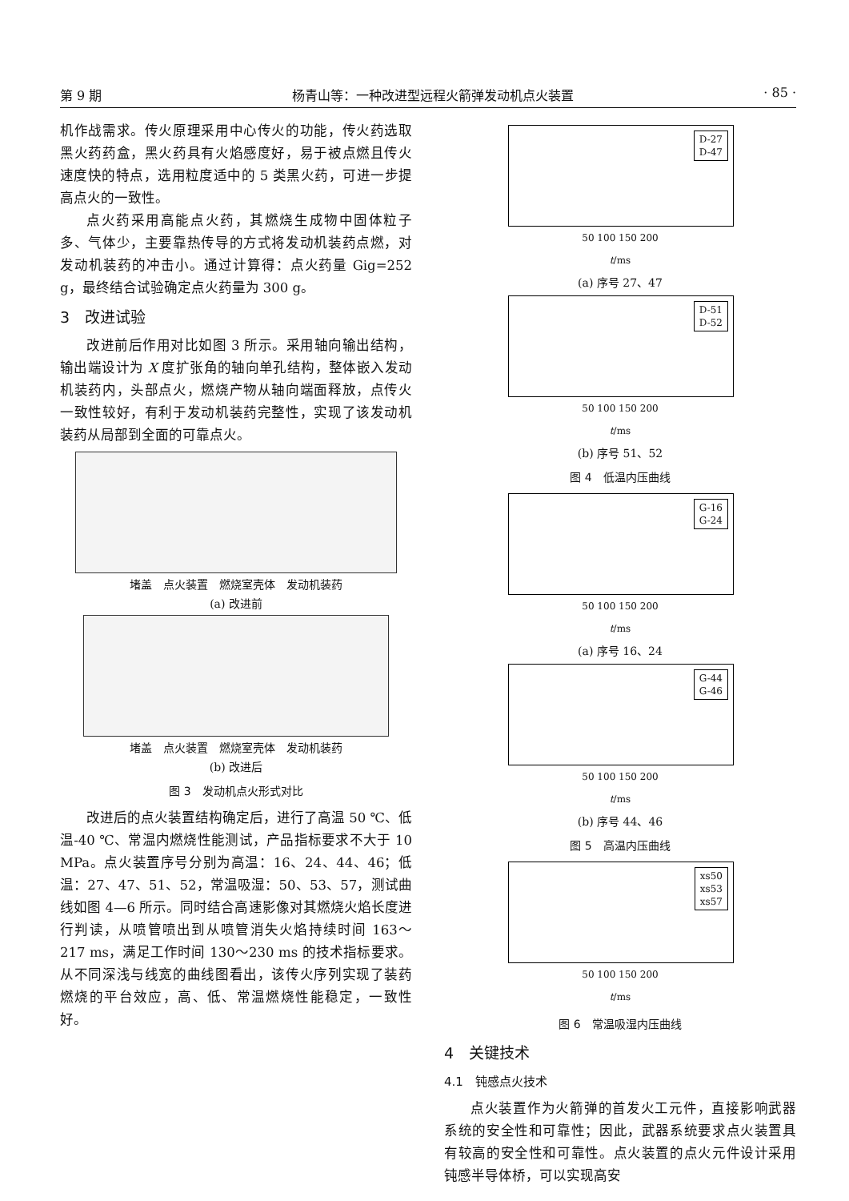第 9 期 杨青山等：一种改进型远程火箭弹发动机点火装置 · 85 ·
机作战需求。传火原理采用中心传火的功能，传火药选取黑火药药盒，黑火药具有火焰感度好，易于被点燃且传火速度快的特点，选用粒度适中的 5 类黑火药，可进一步提高点火的一致性。
点火药采用高能点火药，其燃烧生成物中固体粒子多、气体少，主要靠热传导的方式将发动机装药点燃，对发动机装药的冲击小。通过计算得：点火药量 Gig=252 g，最终结合试验确定点火药量为 300 g。
3　改进试验
改进前后作用对比如图 3 所示。采用轴向输出结构，输出端设计为 X 度扩张角的轴向单孔结构，整体嵌入发动机装药内，头部点火，燃烧产物从轴向端面释放，点传火一致性较好，有利于发动机装药完整性，实现了该发动机装药从局部到全面的可靠点火。
堵盖　点火装置　燃烧室壳体　发动机装药
(a) 改进前
堵盖　点火装置　燃烧室壳体　发动机装药
(b) 改进后
图 3　发动机点火形式对比
改进后的点火装置结构确定后，进行了高温 50 ℃、低温-40 ℃、常温内燃烧性能测试，产品指标要求不大于 10 MPa。点火装置序号分别为高温：16、24、44、46；低温：27、47、51、52，常温吸湿：50、53、57，测试曲线如图 4—6 所示。同时结合高速影像对其燃烧火焰长度进行判读，从喷管喷出到从喷管消失火焰持续时间 163～217 ms，满足工作时间 130～230 ms 的技术指标要求。从不同深浅与线宽的曲线图看出，该传火序列实现了装药燃烧的平台效应，高、低、常温燃烧性能稳定，一致性好。
D-27
D-47
50 100 150 200
t/ms
(a) 序号 27、47
D-51
D-52
50 100 150 200
t/ms
(b) 序号 51、52
图 4　低温内压曲线
G-16
G-24
50 100 150 200
t/ms
(a) 序号 16、24
G-44
G-46
50 100 150 200
t/ms
(b) 序号 44、46
图 5　高温内压曲线
xs50
xs53
xs57
50 100 150 200
t/ms
图 6　常温吸湿内压曲线
4　关键技术
4.1　钝感点火技术
点火装置作为火箭弹的首发火工元件，直接影响武器系统的安全性和可靠性；因此，武器系统要求点火装置具有较高的安全性和可靠性。点火装置的点火元件设计采用钝感半导体桥，可以实现高安